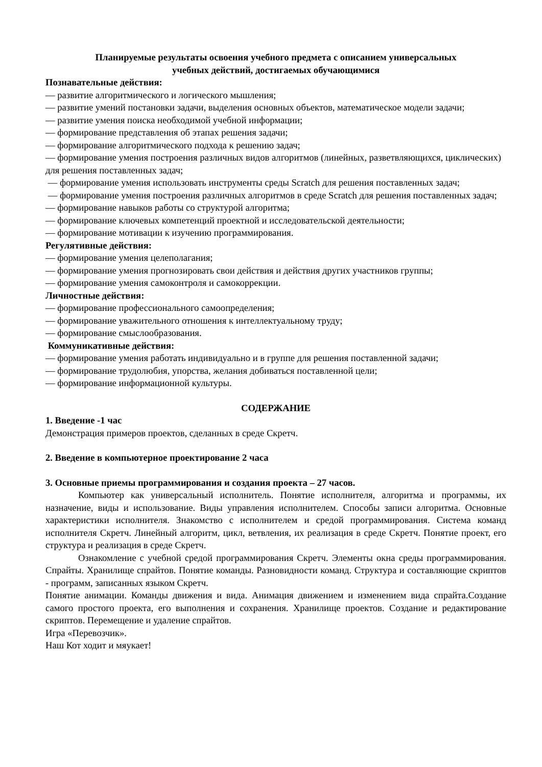Планируемые результаты освоения учебного предмета с описанием универсальных
учебных действий, достигаемых обучающимися
Познавательные действия:
— развитие алгоритмического и логического мышления;
— развитие умений постановки задачи, выделения основных объектов, математическое модели задачи;
— развитие умения поиска необходимой учебной информации;
— формирование представления об этапах решения задачи;
— формирование алгоритмического подхода к решению задач;
— формирование умения построения различных видов алгоритмов (линейных, разветвляющихся, циклических) для решения поставленных задач;
— формирование умения использовать инструменты среды Scratch для решения поставленных задач;
— формирование умения построения различных алгоритмов в среде Scratch для решения поставленных задач;
— формирование навыков работы со структурой алгоритма;
— формирование ключевых компетенций проектной и исследовательской деятельности;
— формирование мотивации к изучению программирования.
Регулятивные действия:
— формирование умения целеполагания;
— формирование умения прогнозировать свои действия и действия других участников группы;
— формирование умения самоконтроля и самокоррекции.
Личностные действия:
— формирование профессионального самоопределения;
— формирование уважительного отношения к интеллектуальному труду;
— формирование смыслообразования.
Коммуникативные действия:
— формирование умения работать индивидуально и в группе для решения поставленной задачи;
— формирование трудолюбия, упорства, желания добиваться поставленной цели;
— формирование информационной культуры.
СОДЕРЖАНИЕ
1. Введение -1 час
Демонстрация примеров проектов, сделанных в среде Скретч.
2. Введение в компьютерное проектирование 2 часа
3. Основные приемы программирования и создания проекта – 27 часов.
Компьютер как универсальный исполнитель. Понятие исполнителя, алгоритма и программы, их назначение, виды и использование. Виды управления исполнителем. Способы записи алгоритма. Основные характеристики исполнителя. Знакомство с исполнителем и средой программирования. Система команд исполнителя Скретч. Линейный алгоритм, цикл, ветвления, их реализация в среде Скретч. Понятие проект, его структура и реализация в среде Скретч.
Ознакомление с учебной средой программирования Скретч. Элементы окна среды программирования. Спрайты. Хранилище спрайтов. Понятие команды. Разновидности команд. Структура и составляющие скриптов - программ, записанных языком Скретч.
Понятие анимации. Команды движения и вида. Анимация движением и изменением вида спрайта.Создание самого простого проекта, его выполнения и сохранения. Хранилище проектов. Создание и редактирование скриптов. Перемещение и удаление спрайтов.
Игра «Перевозчик».
Наш Кот ходит и мяукает!